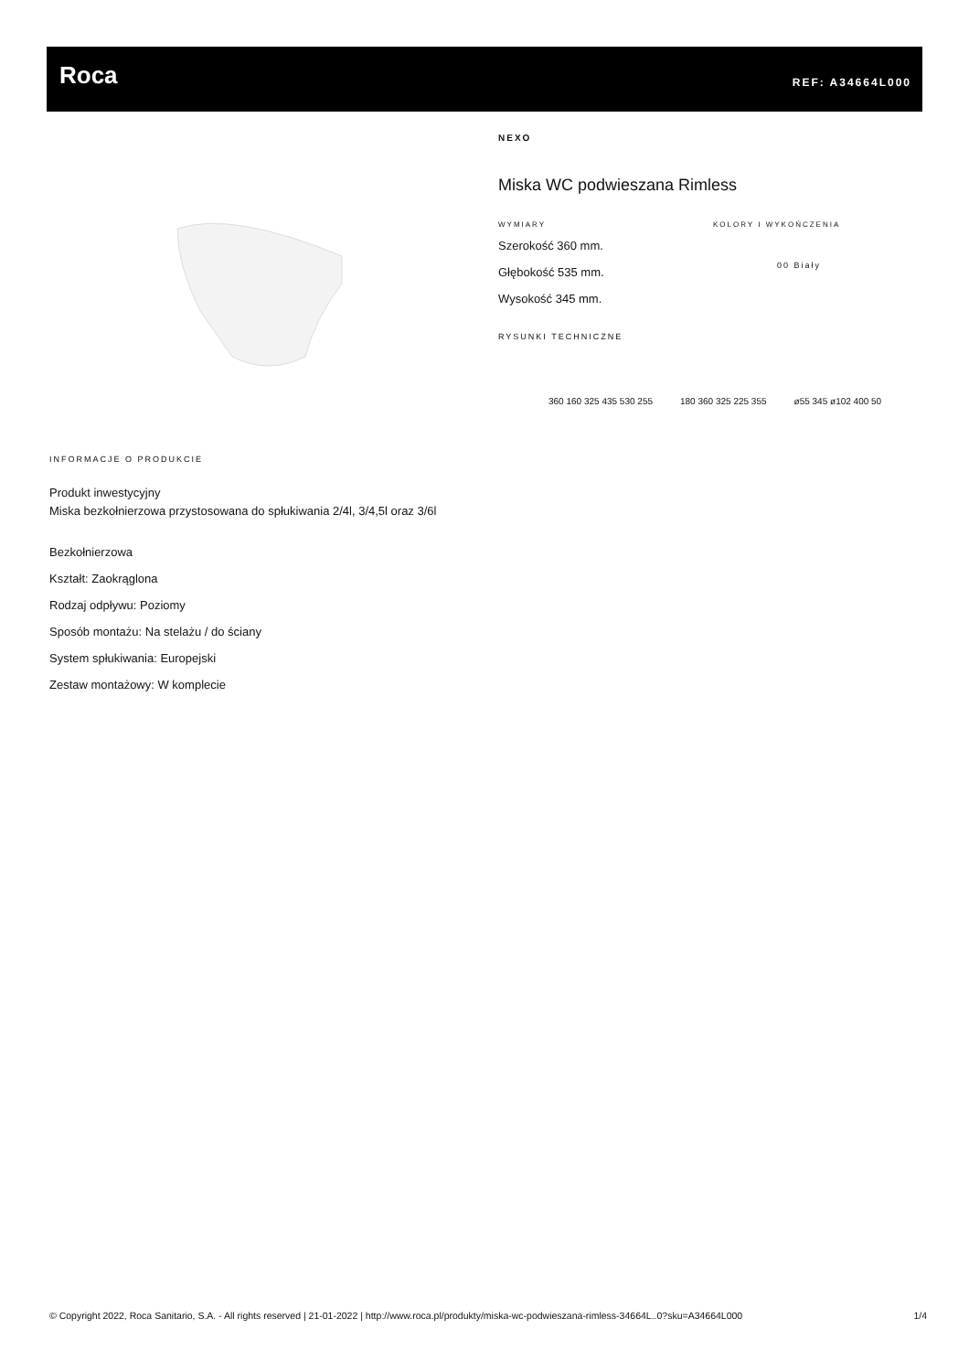Roca REF: A34664L000
INFORMACJE O PRODUKCIE
Produkt inwestycyjny
Miska bezkołnierzowa przystosowana do spłukiwania 2/4l, 3/4,5l oraz 3/6l
Bezkołnierzowa
Kształt: Zaokrąglona
Rodzaj odpływu: Poziomy
Sposób montażu: Na stelażu / do ściany
System spłukiwania: Europejski
Zestaw montażowy: W komplecie
NEXO
Miska WC podwieszana Rimless
WYMIARY
Szerokość 360 mm.
Głębokość 535 mm.
Wysokość 345 mm.
KOLORY I WYKOŃCZENIA
00 Biały
RYSUNKI TECHNICZNE
360 160 325 435 530 255 180 360 325 225 355 ø55 345 ø102 400 50
© Copyright 2022, Roca Sanitario, S.A. - All rights reserved | 21-01-2022 | http://www.roca.pl/produkty/miska-wc-podwieszana-rimless-34664L..0?sku=A34664L000 1/4